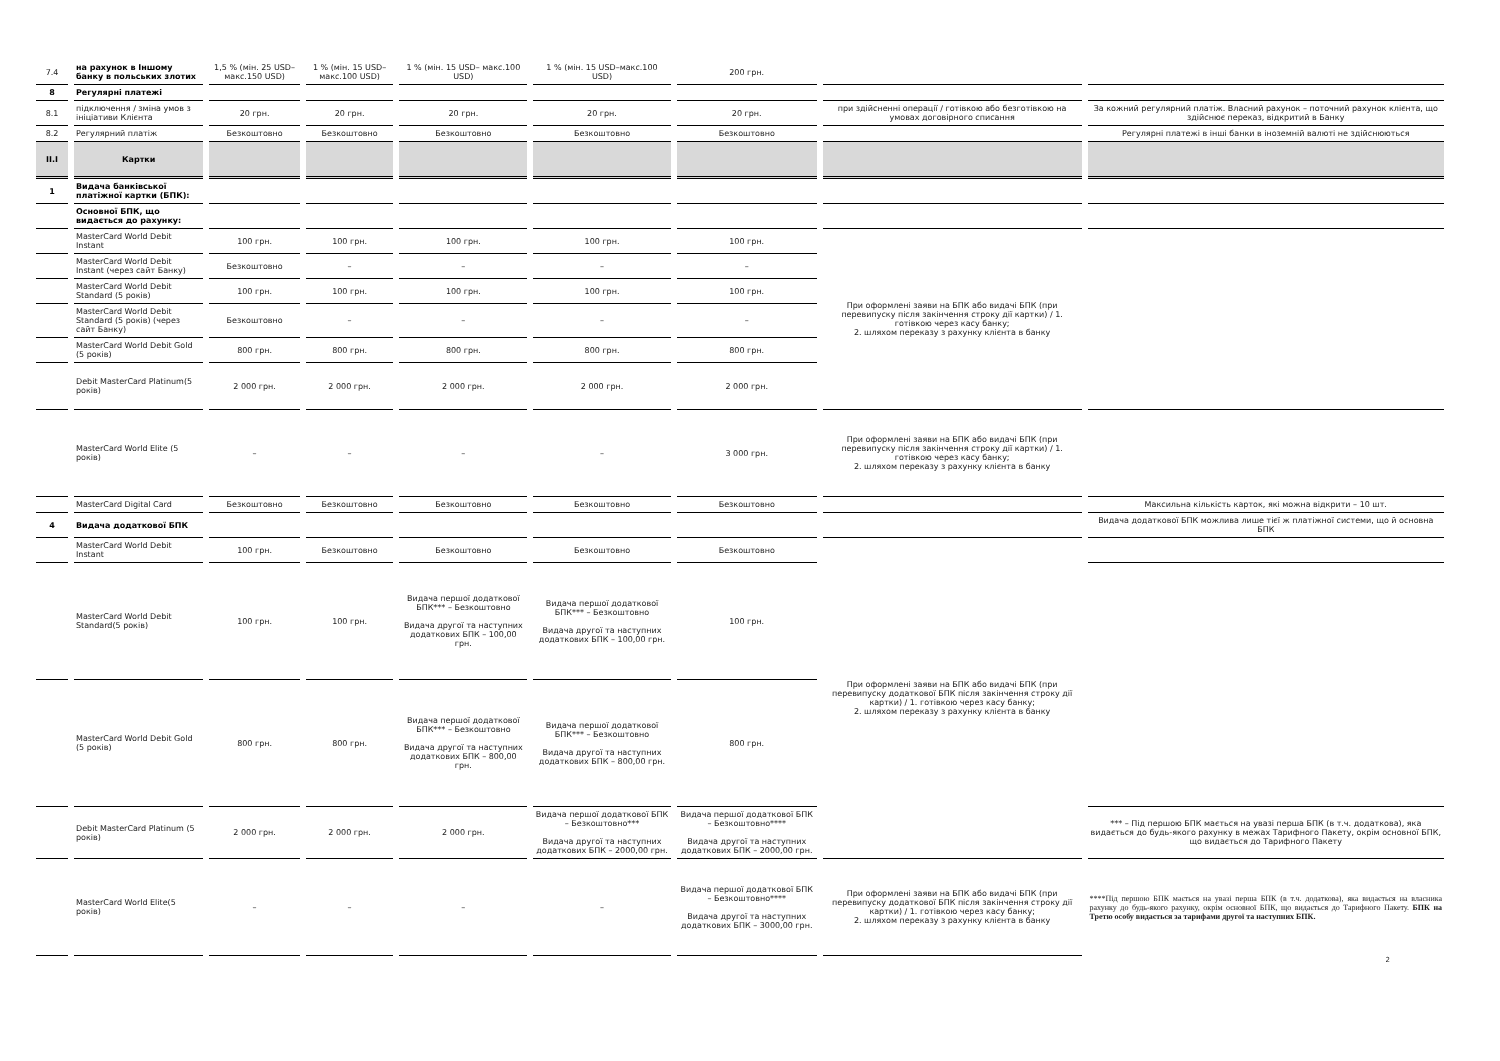| 7.4 | на рахунок в Іншому банку в польських злотих | 1,5 % (мін. 25 USD–макс.150 USD) | 1 % (мін. 15 USD–макс.100 USD) | 1 % (мін. 15 USD– макс.100 USD) | 1 % (мін. 15 USD–макс.100 USD) | 200 грн. | | |
| 8 | Регулярні платежі | | | | | | | |
| 8.1 | підключення / зміна умов з ініціативи Клієнта | 20 грн. | 20 грн. | 20 грн. | 20 грн. | 20 грн. | при здійсненні операції / готівкою або безготівкою на умовах договірного списання | За кожний регулярний платіж. Власний рахунок – поточний рахунок клієнта, що здійснює переказ, відкритий в Банку |
| 8.2 | Регулярний платіж | Безкоштовно | Безкоштовно | Безкоштовно | Безкоштовно | Безкоштовно | | Регулярні платежі в інші банки в іноземній валюті не здійснюються |
| II.I | Картки | | | | | | | |
| 1 | Видача банківської платіжної картки (БПК): | | | | | | | |
| | Основної БПК, що видається до рахунку: | | | | | | | |
| | MasterCard World Debit Instant | 100 грн. | 100 грн. | 100 грн. | 100 грн. | 100 грн. | При оформлені заяви на БПК або видачі БПК (при перевипуску після закінчення строку дії картки) / 1. готівкою через касу банку; 2. шляхом переказу з рахунку клієнта в банку | |
| | MasterCard World Debit Instant (через сайт Банку) | Безкоштовно | – | – | – | – | | |
| | MasterCard World Debit Standard (5 років) | 100 грн. | 100 грн. | 100 грн. | 100 грн. | 100 грн. | | |
| | MasterCard World Debit Standard (5 років) (через сайт Банку) | Безкоштовно | – | – | – | – | | |
| | MasterCard World Debit Gold (5 років) | 800 грн. | 800 грн. | 800 грн. | 800 грн. | 800 грн. | | |
| | Debit MasterCard Platinum(5 років) | 2 000 грн. | 2 000 грн. | 2 000 грн. | 2 000 грн. | 2 000 грн. | | |
| | MasterCard World Elite (5 років) | – | – | – | – | 3 000 грн. | При оформлені заяви на БПК або видачі БПК (при перевипуску після закінчення строку дії картки) / 1. готівкою через касу банку; 2. шляхом переказу з рахунку клієнта в банку | |
| | MasterCard Digital Card | Безкоштовно | Безкоштовно | Безкоштовно | Безкоштовно | Безкоштовно | | Максильна кількість карток, які можна відкрити – 10 шт. |
| 4 | Видача додаткової БПК | | | | | | | Видача додаткової БПК можлива лише тієї ж платіжної системи, що й основна БПК |
| | MasterCard World Debit Instant | 100 грн. | Безкоштовно | Безкоштовно | Безкоштовно | Безкоштовно | При оформлені заяви на БПК або видачі БПК (при перевипуску додаткової БПК після закінчення строку дії картки) / 1. готівкою через касу банку; 2. шляхом переказу з рахунку клієнта в банку | |
| | MasterCard World Debit Standard(5 років) | 100 грн. | 100 грн. | Видача першої додаткової БПК*** – Безкоштовно Видача другої та наступних додаткових БПК – 100,00 грн. | Видача першої додаткової БПК*** – Безкоштовно Видача другої та наступних додаткових БПК – 100,00 грн. | 100 грн. | | |
| | MasterCard World Debit Gold (5 років) | 800 грн. | 800 грн. | Видача першої додаткової БПК*** – Безкоштовно Видача другої та наступних додаткових БПК – 800,00 грн. | Видача першої додаткової БПК*** – Безкоштовно Видача другої та наступних додаткових БПК – 800,00 грн. | 800 грн. | | |
| | Debit MasterCard Platinum (5 років) | 2 000 грн. | 2 000 грн. | 2 000 грн. | Видача першої додаткової БПК – Безкоштовно*** Видача другої та наступних додаткових БПК – 2000,00 грн. | Видача першої додаткової БПК – Безкоштовно**** Видача другої та наступних додаткових БПК – 2000,00 грн. | | *** – Під першою БПК мається на увазі перша БПК (в т.ч. додаткова), яка видається до будь-якого рахунку в межах Тарифного Пакету, окрім основної БПК, що видається до Тарифного Пакету |
| | MasterCard World Elite(5 років) | – | – | – | – | Видача першої додаткової БПК – Безкоштовно**** Видача другої та наступних додаткових БПК – 3000,00 грн. | При оформлені заяви на БПК або видачі БПК (при перевипуску додаткової БПК після закінчення строку дії картки) / 1. готівкою через касу банку; 2. шляхом переказу з рахунку клієнта в банку | ****Під першою БПК мається на увазі перша БПК (в т.ч. додаткова), яка видається на власника рахунку до будь-якого рахунку, окрім основної БПК, що видається до Тарифного Пакету. БПК на Третю особу видається за тарифами другої та наступних БПК. |
2